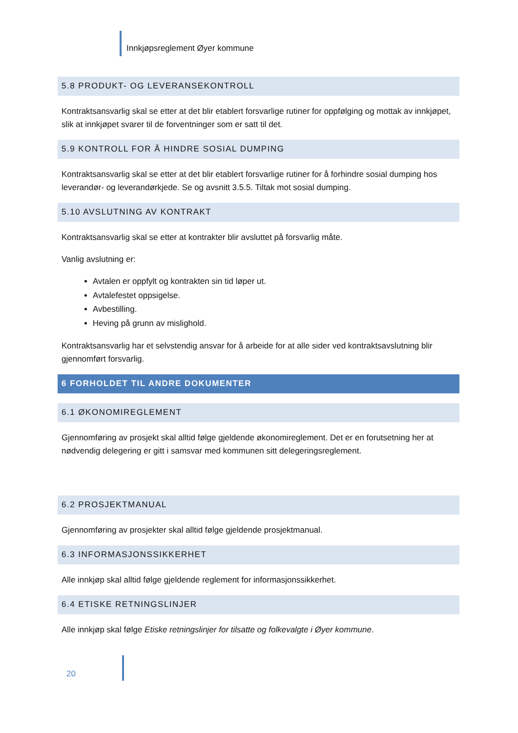Innkjøpsreglement Øyer kommune
5.8 PRODUKT- OG LEVERANSEKONTROLL
Kontraktsansvarlig skal se etter at det blir etablert forsvarlige rutiner for oppfølging og mottak av innkjøpet, slik at innkjøpet svarer til de forventninger som er satt til det.
5.9 KONTROLL FOR Å HINDRE SOSIAL DUMPING
Kontraktsansvarlig skal se etter at det blir etablert forsvarlige rutiner for å forhindre sosial dumping hos leverandør- og leverandørkjede. Se og avsnitt 3.5.5. Tiltak mot sosial dumping.
5.10 AVSLUTNING AV KONTRAKT
Kontraktsansvarlig skal se etter at kontrakter blir avsluttet på forsvarlig måte.
Vanlig avslutning er:
Avtalen er oppfylt og kontrakten sin tid løper ut.
Avtalefestet oppsigelse.
Avbestilling.
Heving på grunn av mislighold.
Kontraktsansvarlig har et selvstendig ansvar for å arbeide for at alle sider ved kontraktsavslutning blir gjennomført forsvarlig.
6 FORHOLDET TIL ANDRE DOKUMENTER
6.1 ØKONOMIREGLEMENT
Gjennomføring av prosjekt skal alltid følge gjeldende økonomireglement. Det er en forutsetning her at nødvendig delegering er gitt i samsvar med kommunen sitt delegeringsreglement.
6.2 PROSJEKTMANUAL
Gjennomføring av prosjekter skal alltid følge gjeldende prosjektmanual.
6.3 INFORMASJONSSIKKERHET
Alle innkjøp skal alltid følge gjeldende reglement for informasjonssikkerhet.
6.4 ETISKE RETNINGSLINJER
Alle innkjøp skal følge Etiske retningslinjer for tilsatte og folkevalgte i Øyer kommune.
20